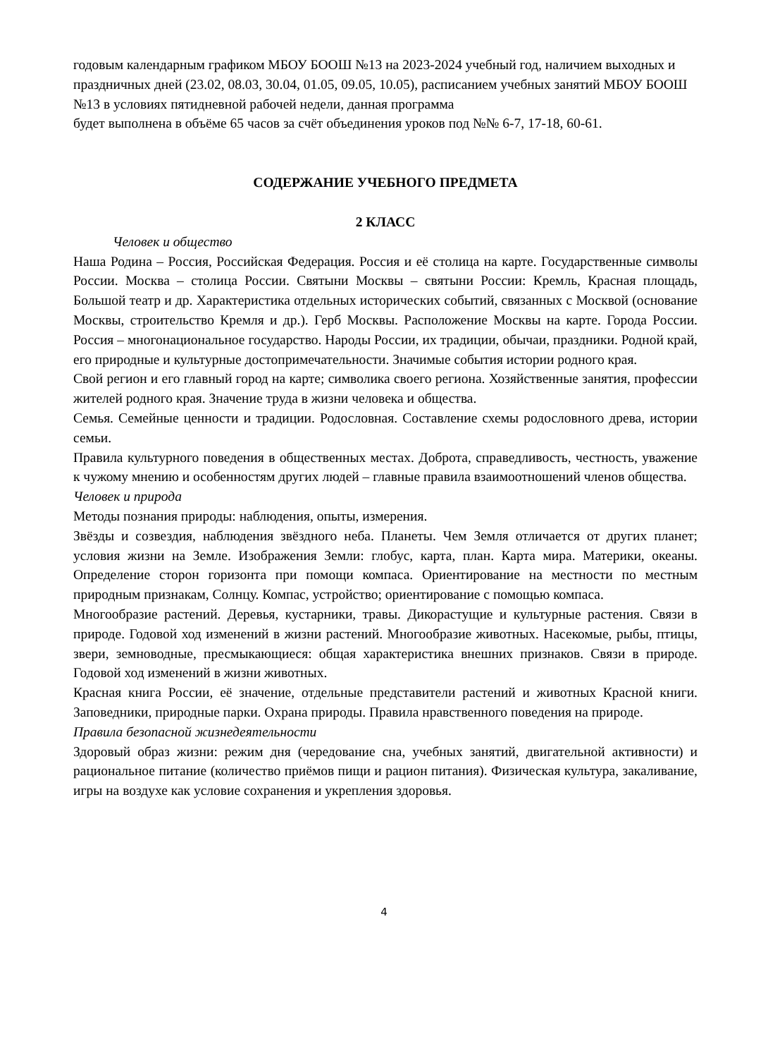годовым календарным графиком МБОУ БООШ №13 на 2023-2024 учебный год, наличием выходных и праздничных дней (23.02, 08.03, 30.04, 01.05, 09.05, 10.05), расписанием учебных занятий МБОУ БООШ №13 в условиях пятидневной рабочей недели, данная программа
будет выполнена в объёме 65 часов за счёт объединения уроков под №№ 6-7, 17-18, 60-61.
СОДЕРЖАНИЕ УЧЕБНОГО ПРЕДМЕТА
2 КЛАСС
Человек и общество
Наша Родина – Россия, Российская Федерация. Россия и её столица на карте. Государственные символы России. Москва – столица России. Святыни Москвы – святыни России: Кремль, Красная площадь, Большой театр и др. Характеристика отдельных исторических событий, связанных с Москвой (основание Москвы, строительство Кремля и др.). Герб Москвы. Расположение Москвы на карте. Города России. Россия – многонациональное государство. Народы России, их традиции, обычаи, праздники. Родной край, его природные и культурные достопримечательности. Значимые события истории родного края.
Свой регион и его главный город на карте; символика своего региона. Хозяйственные занятия, профессии жителей родного края. Значение труда в жизни человека и общества.
Семья. Семейные ценности и традиции. Родословная. Составление схемы родословного древа, истории семьи.
Правила культурного поведения в общественных местах. Доброта, справедливость, честность, уважение к чужому мнению и особенностям других людей – главные правила взаимоотношений членов общества.
Человек и природа
Методы познания природы: наблюдения, опыты, измерения.
Звёзды и созвездия, наблюдения звёздного неба. Планеты. Чем Земля отличается от других планет; условия жизни на Земле. Изображения Земли: глобус, карта, план. Карта мира. Материки, океаны. Определение сторон горизонта при помощи компаса. Ориентирование на местности по местным природным признакам, Солнцу. Компас, устройство; ориентирование с помощью компаса.
Многообразие растений. Деревья, кустарники, травы. Дикорастущие и культурные растения. Связи в природе. Годовой ход изменений в жизни растений. Многообразие животных. Насекомые, рыбы, птицы, звери, земноводные, пресмыкающиеся: общая характеристика внешних признаков. Связи в природе. Годовой ход изменений в жизни животных.
Красная книга России, её значение, отдельные представители растений и животных Красной книги. Заповедники, природные парки. Охрана природы. Правила нравственного поведения на природе.
Правила безопасной жизнедеятельности
Здоровый образ жизни: режим дня (чередование сна, учебных занятий, двигательной активности) и рациональное питание (количество приёмов пищи и рацион питания). Физическая культура, закаливание, игры на воздухе как условие сохранения и укрепления здоровья.
4